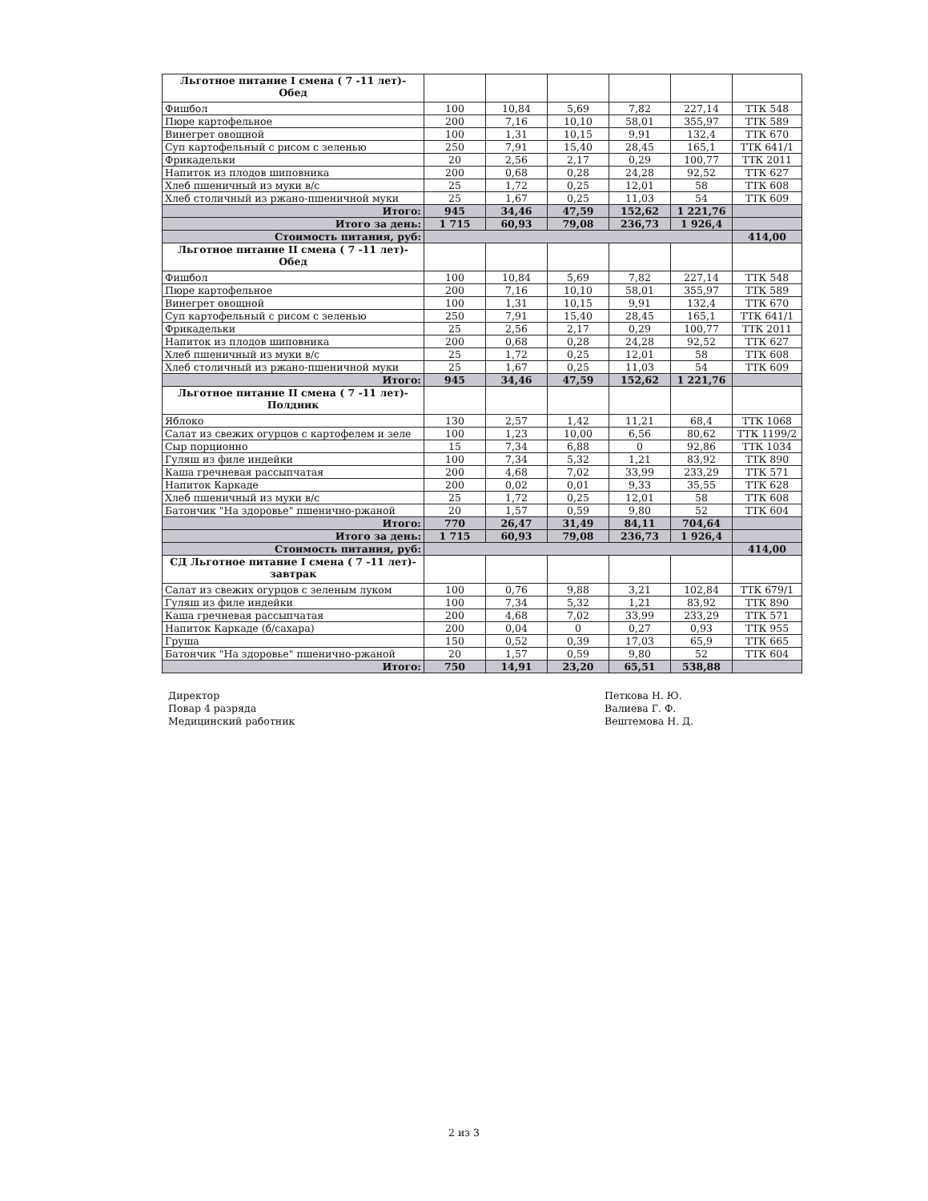| Льготное питание I смена ( 7 -11 лет)- Обед | | | | | | |
| Фишбол | 100 | 10,84 | 5,69 | 7,82 | 227,14 | ТТК 548 |
| Пюре картофельное | 200 | 7,16 | 10,10 | 58,01 | 355,97 | ТТК 589 |
| Винегрет овощной | 100 | 1,31 | 10,15 | 9,91 | 132,4 | ТТК 670 |
| Суп картофельный с рисом с зеленью | 250 | 7,91 | 15,40 | 28,45 | 165,1 | ТТК 641/1 |
| Фрикадельки | 20 | 2,56 | 2,17 | 0,29 | 100,77 | ТТК 2011 |
| Напиток из плодов шиповника | 200 | 0,68 | 0,28 | 24,28 | 92,52 | ТТК 627 |
| Хлеб пшеничный из муки в/с | 25 | 1,72 | 0,25 | 12,01 | 58 | ТТК 608 |
| Хлеб столичный из ржано-пшеничной муки | 25 | 1,67 | 0,25 | 11,03 | 54 | ТТК 609 |
| Итого: | 945 | 34,46 | 47,59 | 152,62 | 1 221,76 | |
| Итого за день: | 1 715 | 60,93 | 79,08 | 236,73 | 1 926,4 | |
| Стоимость питания, руб: | | | | | | 414,00 |
| Льготное питание II смена ( 7 -11 лет)- Обед | | | | | | |
| Фишбол | 100 | 10,84 | 5,69 | 7,82 | 227,14 | ТТК 548 |
| Пюре картофельное | 200 | 7,16 | 10,10 | 58,01 | 355,97 | ТТК 589 |
| Винегрет овощной | 100 | 1,31 | 10,15 | 9,91 | 132,4 | ТТК 670 |
| Суп картофельный с рисом с зеленью | 250 | 7,91 | 15,40 | 28,45 | 165,1 | ТТК 641/1 |
| Фрикадельки | 25 | 2,56 | 2,17 | 0,29 | 100,77 | ТТК 2011 |
| Напиток из плодов шиповника | 200 | 0,68 | 0,28 | 24,28 | 92,52 | ТТК 627 |
| Хлеб пшеничный из муки в/с | 25 | 1,72 | 0,25 | 12,01 | 58 | ТТК 608 |
| Хлеб столичный из ржано-пшеничной муки | 25 | 1,67 | 0,25 | 11,03 | 54 | ТТК 609 |
| Итого: | 945 | 34,46 | 47,59 | 152,62 | 1 221,76 | |
| Льготное питание II смена ( 7 -11 лет)- Полдник | | | | | | |
| Яблоко | 130 | 2,57 | 1,42 | 11,21 | 68,4 | ТТК 1068 |
| Салат из свежих огурцов с картофелем и зеле | 100 | 1,23 | 10,00 | 6,56 | 80,62 | ТТК 1199/2 |
| Сыр порционно | 15 | 7,34 | 6,88 | 0 | 92,86 | ТТК 1034 |
| Гуляш из филе индейки | 100 | 7,34 | 5,32 | 1,21 | 83,92 | ТТК 890 |
| Каша гречневая рассыпчатая | 200 | 4,68 | 7,02 | 33,99 | 233,29 | ТТК 571 |
| Напиток Каркаде | 200 | 0,02 | 0,01 | 9,33 | 35,55 | ТТК 628 |
| Хлеб пшеничный из муки в/с | 25 | 1,72 | 0,25 | 12,01 | 58 | ТТК 608 |
| Батончик "На здоровье" пшенично-ржаной | 20 | 1,57 | 0,59 | 9,80 | 52 | ТТК 604 |
| Итого: | 770 | 26,47 | 31,49 | 84,11 | 704,64 | |
| Итого за день: | 1 715 | 60,93 | 79,08 | 236,73 | 1 926,4 | |
| Стоимость питания, руб: | | | | | | 414,00 |
| СД Льготное питание I смена ( 7 -11 лет)- завтрак | | | | | | |
| Салат из свежих огурцов с зеленым луком | 100 | 0,76 | 9,88 | 3,21 | 102,84 | ТТК 679/1 |
| Гуляш из филе индейки | 100 | 7,34 | 5,32 | 1,21 | 83,92 | ТТК 890 |
| Каша гречневая рассыпчатая | 200 | 4,68 | 7,02 | 33,99 | 233,29 | ТТК 571 |
| Напиток Каркаде (б/сахара) | 200 | 0,04 | 0 | 0,27 | 0,93 | ТТК 955 |
| Груша | 150 | 0,52 | 0,39 | 17,03 | 65,9 | ТТК 665 |
| Батончик "На здоровье" пшенично-ржаной | 20 | 1,57 | 0,59 | 9,80 | 52 | ТТК 604 |
| Итого: | 750 | 14,91 | 23,20 | 65,51 | 538,88 | |
Директор
Повар 4 разряда
Медицинский работник
Петкова Н. Ю.
Валиева Г. Ф.
Вештемова Н. Д.
2 из 3